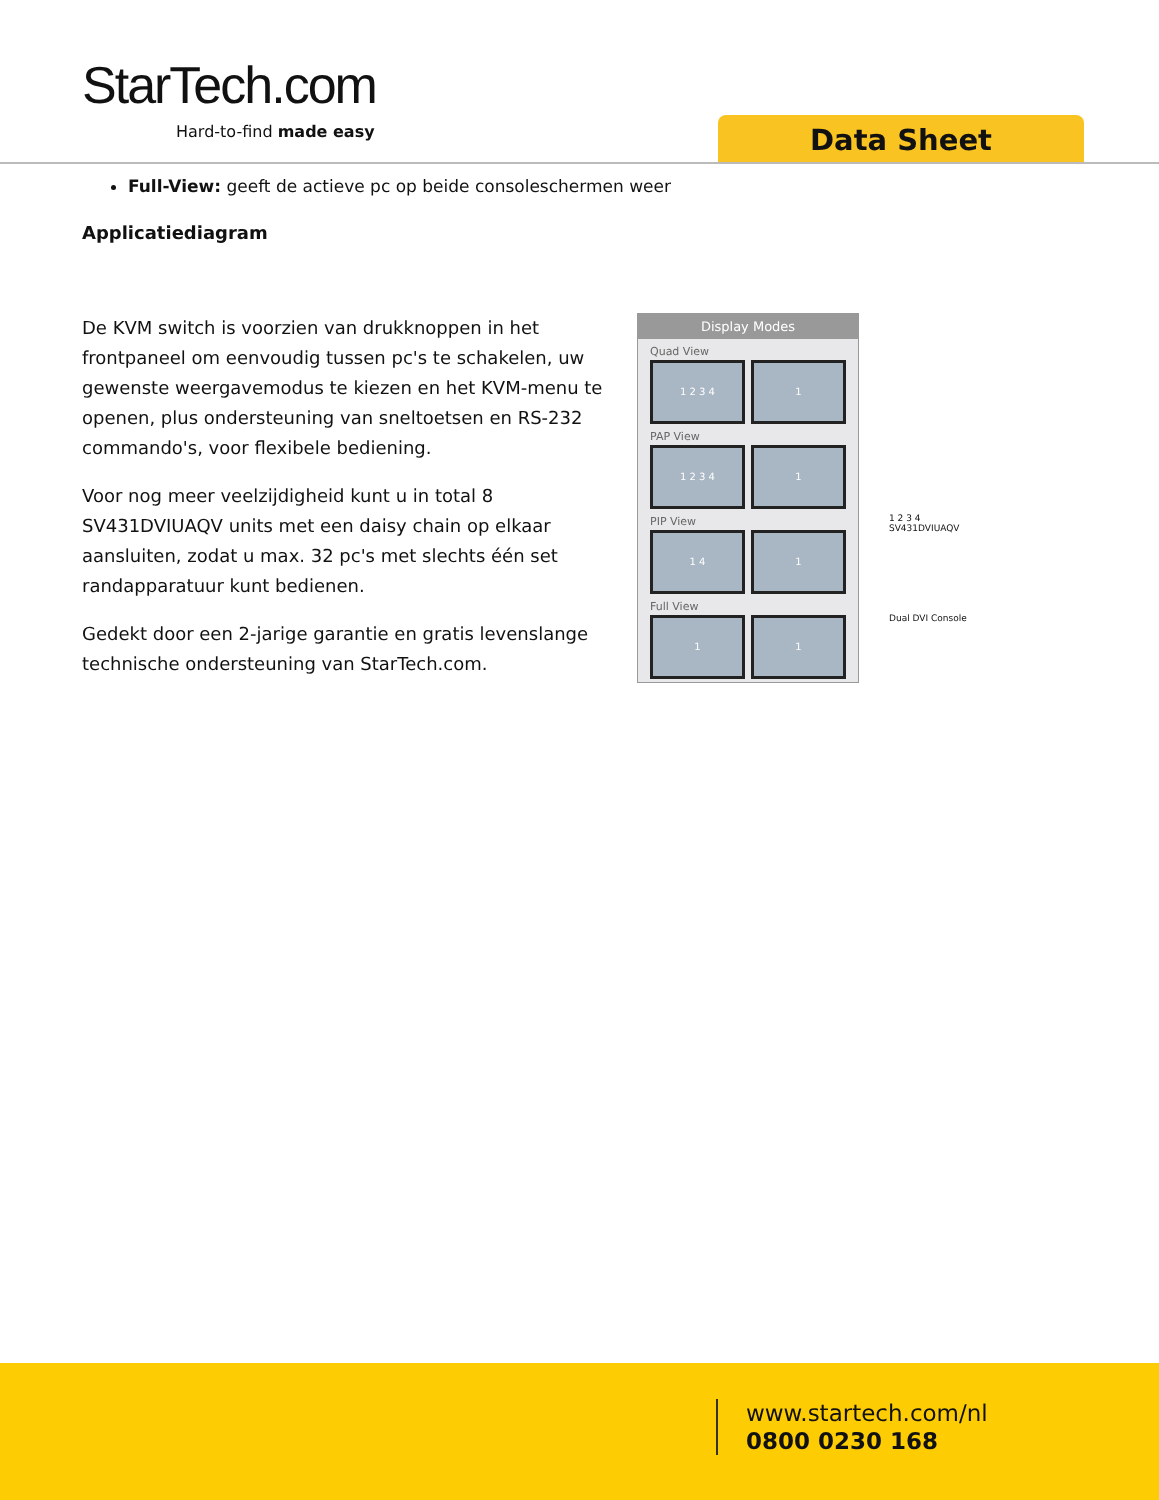StarTech.com
Hard-to-find made easy Data Sheet
Full-View: geeft de actieve pc op beide consoleschermen weer
Applicatiediagram
De KVM switch is voorzien van drukknoppen in het frontpaneel om eenvoudig tussen pc's te schakelen, uw gewenste weergavemodus te kiezen en het KVM-menu te openen, plus ondersteuning van sneltoetsen en RS-232 commando's, voor flexibele bediening.
Voor nog meer veelzijdigheid kunt u in total 8 SV431DVIUAQV units met een daisy chain op elkaar aansluiten, zodat u max. 32 pc's met slechts één set randapparatuur kunt bedienen.
Gedekt door een 2-jarige garantie en gratis levenslange technische ondersteuning van StarTech.com.
Display Modes
Quad View
1 2 3 4 1
PAP View
1 2 3 4 1
PIP View
1 4 1
Full View
1 1
1 2 3 4
SV431DVIUAQV
Dual DVI Console
www.startech.com/nl
0800 0230 168